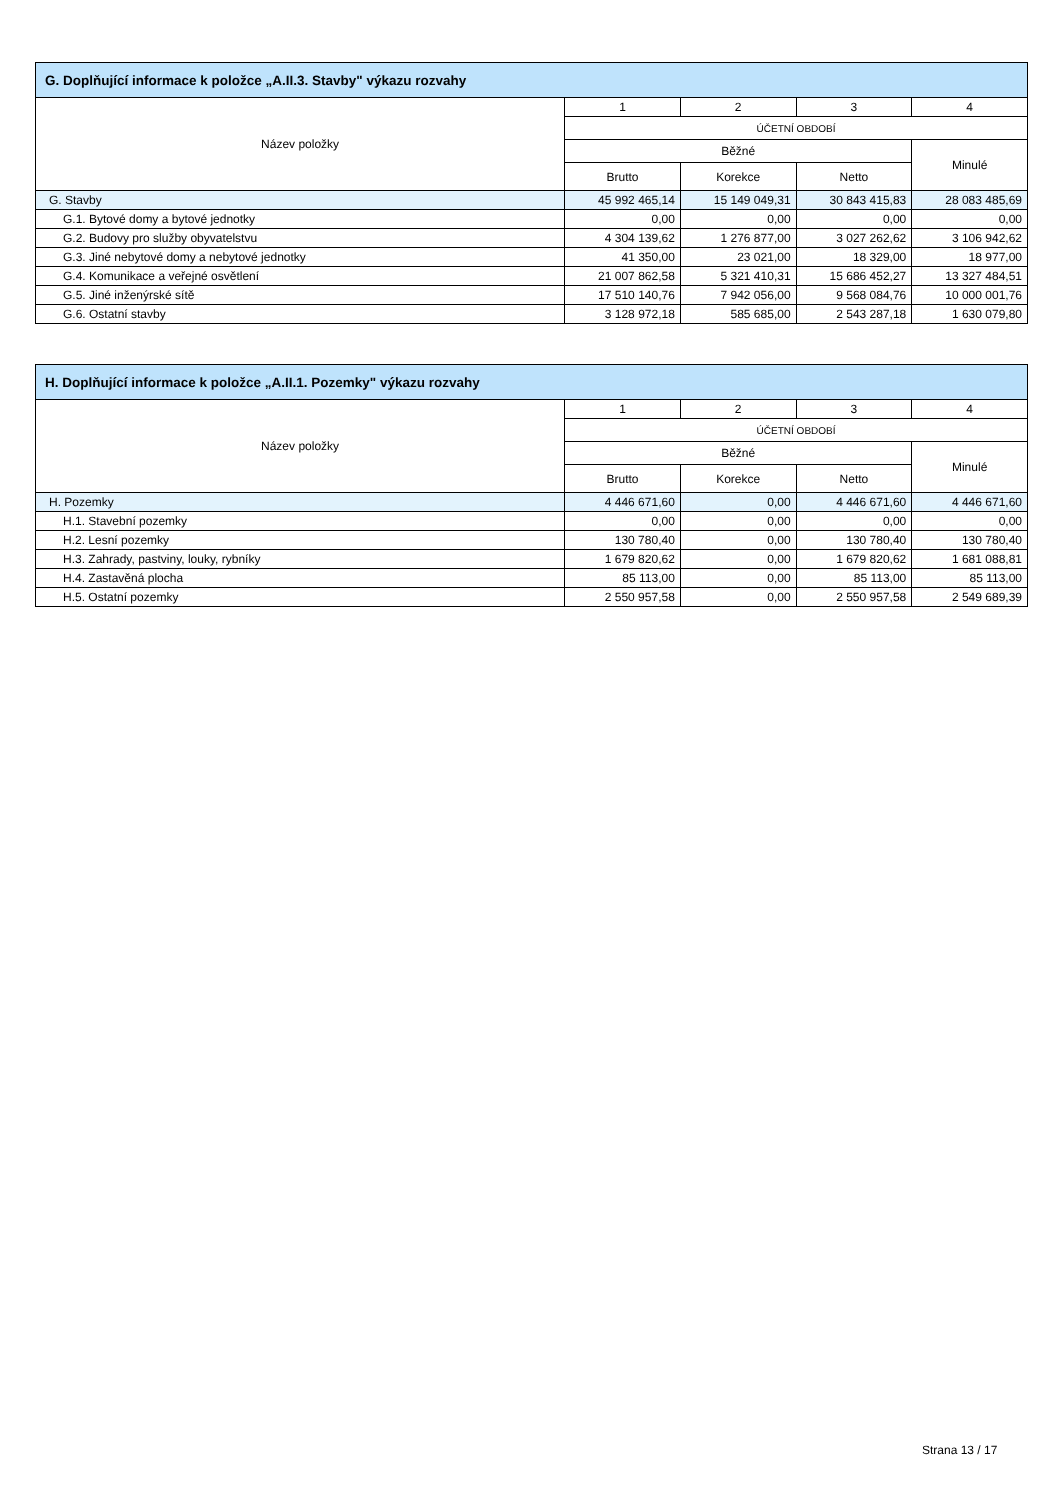| G. Doplňující informace k položce „A.II.3. Stavby" výkazu rozvahy | | | | |
| --- | --- | --- | --- | --- |
| Název položky | 1 | 2 | 3 | 4 |
| | ÚČETNÍ OBDOBÍ | | | |
| | Běžné | | | Minulé |
| | Brutto | Korekce | Netto | |
| G. Stavby | 45 992 465,14 | 15 149 049,31 | 30 843 415,83 | 28 083 485,69 |
| G.1. Bytové domy a bytové jednotky | 0,00 | 0,00 | 0,00 | 0,00 |
| G.2. Budovy pro služby obyvatelstvu | 4 304 139,62 | 1 276 877,00 | 3 027 262,62 | 3 106 942,62 |
| G.3. Jiné nebytové domy a nebytové jednotky | 41 350,00 | 23 021,00 | 18 329,00 | 18 977,00 |
| G.4. Komunikace a veřejné osvětlení | 21 007 862,58 | 5 321 410,31 | 15 686 452,27 | 13 327 484,51 |
| G.5. Jiné inženýrské sítě | 17 510 140,76 | 7 942 056,00 | 9 568 084,76 | 10 000 001,76 |
| G.6. Ostatní stavby | 3 128 972,18 | 585 685,00 | 2 543 287,18 | 1 630 079,80 |
| H. Doplňující informace k položce „A.II.1. Pozemky" výkazu rozvahy | | | | |
| --- | --- | --- | --- | --- |
| Název položky | 1 | 2 | 3 | 4 |
| | ÚČETNÍ OBDOBÍ | | | |
| | Běžné | | | Minulé |
| | Brutto | Korekce | Netto | |
| H. Pozemky | 4 446 671,60 | 0,00 | 4 446 671,60 | 4 446 671,60 |
| H.1. Stavební pozemky | 0,00 | 0,00 | 0,00 | 0,00 |
| H.2. Lesní pozemky | 130 780,40 | 0,00 | 130 780,40 | 130 780,40 |
| H.3. Zahrady, pastviny, louky, rybníky | 1 679 820,62 | 0,00 | 1 679 820,62 | 1 681 088,81 |
| H.4. Zastavěná plocha | 85 113,00 | 0,00 | 85 113,00 | 85 113,00 |
| H.5. Ostatní pozemky | 2 550 957,58 | 0,00 | 2 550 957,58 | 2 549 689,39 |
Strana 13 / 17